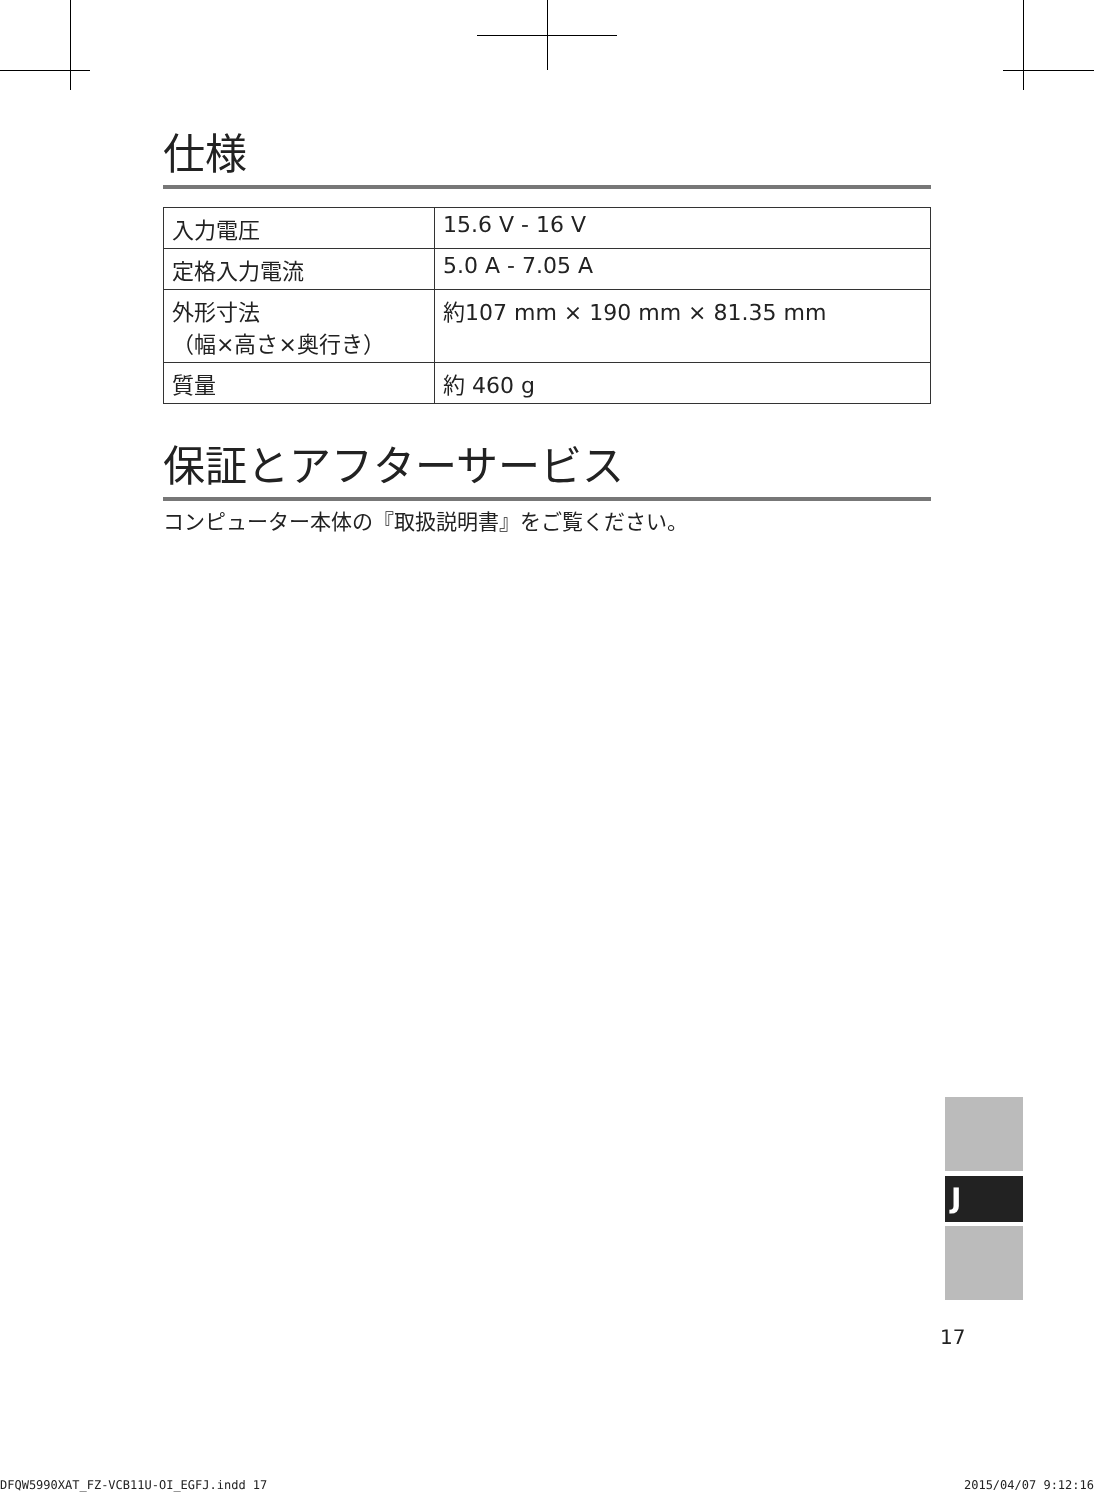仕様
| 入力電圧 | 15.6 V - 16 V |
| 定格入力電流 | 5.0 A - 7.05 A |
| 外形寸法 （幅×高さ×奥行き） | 約107 mm × 190 mm × 81.35 mm |
| 質量 | 約 460 g |
保証とアフターサービス
コンピューター本体の『取扱説明書』をご覧ください。
J
17
DFQW5990XAT_FZ-VCB11U-OI_EGFJ.indd 17 2015/04/07 9:12:16